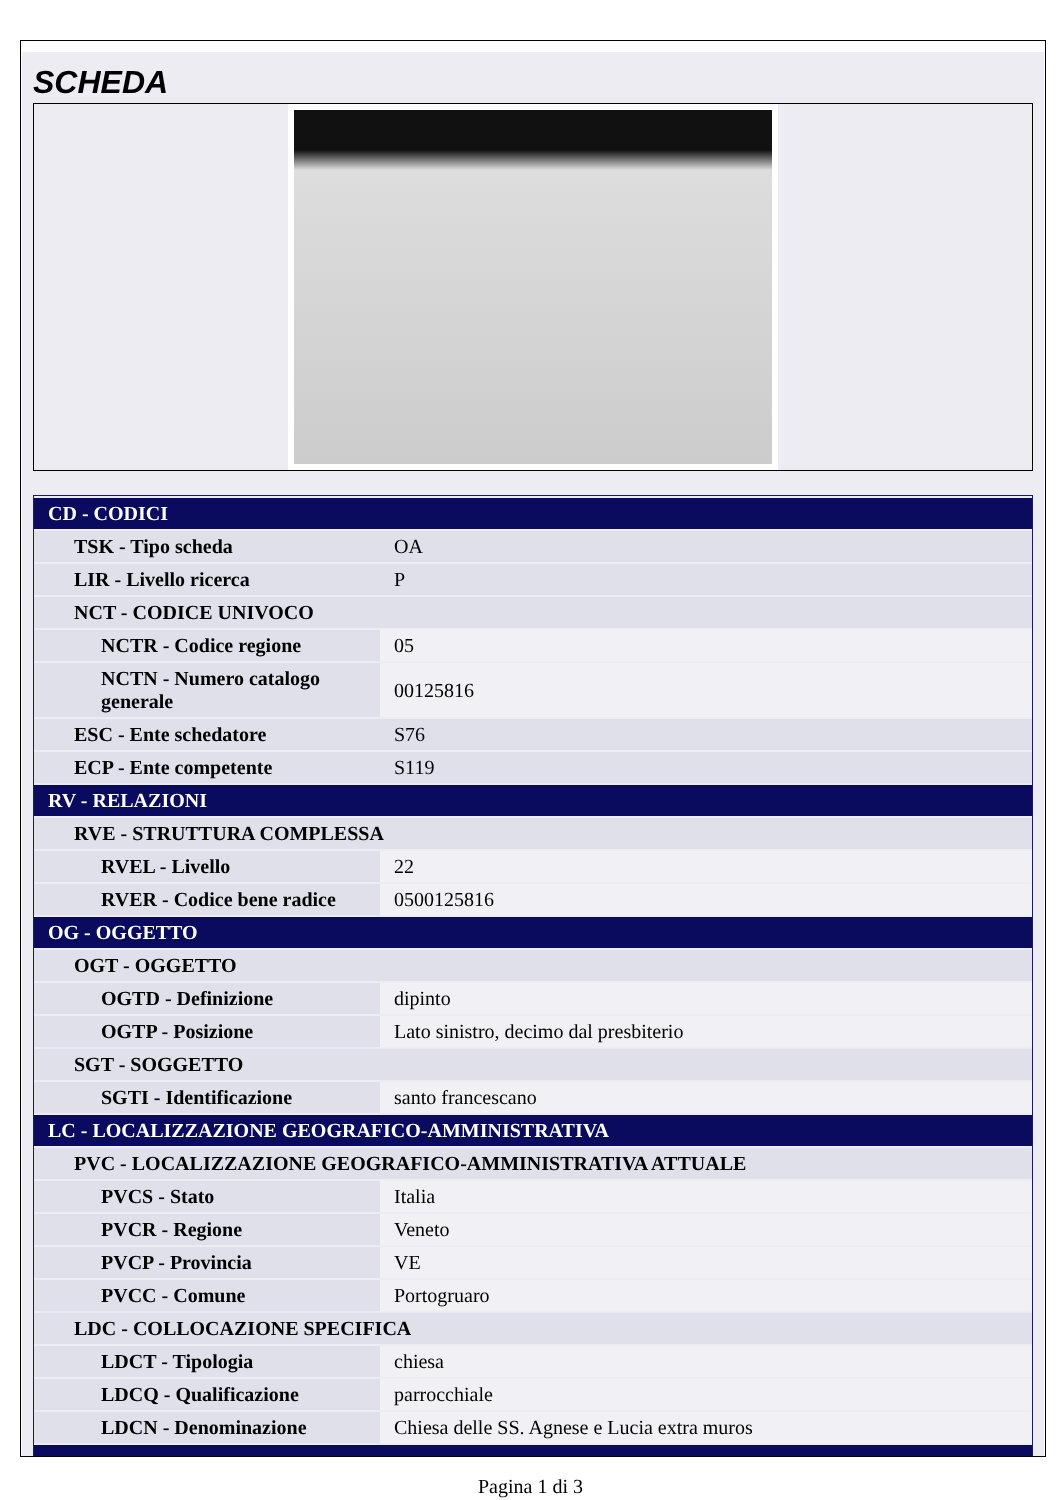SCHEDA
| CD - CODICI | |
| TSK - Tipo scheda | OA |
| LIR - Livello ricerca | P |
| NCT - CODICE UNIVOCO | |
| NCTR - Codice regione | 05 |
| NCTN - Numero catalogo generale | 00125816 |
| ESC - Ente schedatore | S76 |
| ECP - Ente competente | S119 |
| RV - RELAZIONI | |
| RVE - STRUTTURA COMPLESSA | |
| RVEL - Livello | 22 |
| RVER - Codice bene radice | 0500125816 |
| OG - OGGETTO | |
| OGT - OGGETTO | |
| OGTD - Definizione | dipinto |
| OGTP - Posizione | Lato sinistro, decimo dal presbiterio |
| SGT - SOGGETTO | |
| SGTI - Identificazione | santo francescano |
| LC - LOCALIZZAZIONE GEOGRAFICO-AMMINISTRATIVA | |
| PVC - LOCALIZZAZIONE GEOGRAFICO-AMMINISTRATIVA ATTUALE | |
| PVCS - Stato | Italia |
| PVCR - Regione | Veneto |
| PVCP - Provincia | VE |
| PVCC - Comune | Portogruaro |
| LDC - COLLOCAZIONE SPECIFICA | |
| LDCT - Tipologia | chiesa |
| LDCQ - Qualificazione | parrocchiale |
| LDCN - Denominazione | Chiesa delle SS. Agnese e Lucia extra muros |
Pagina 1 di 3